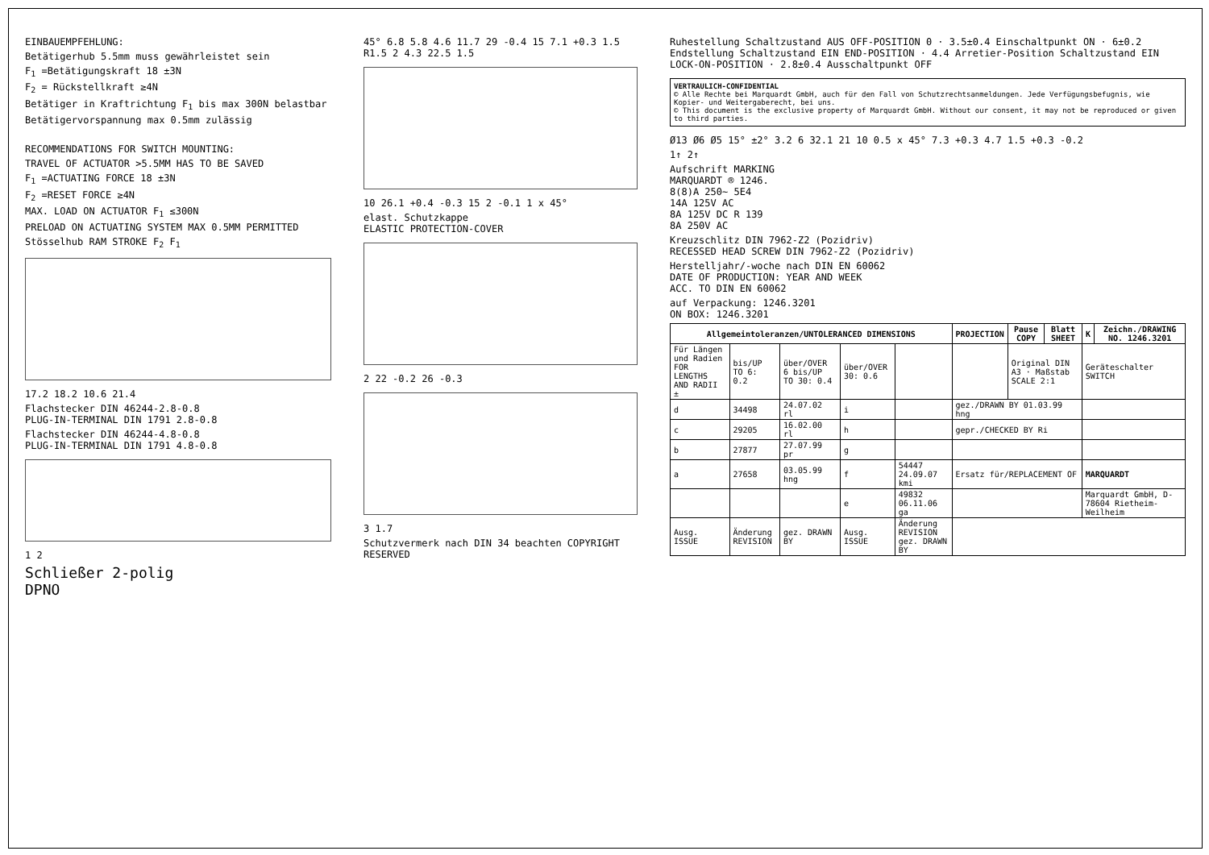EINBAUEMPFEHLUNG:
Betätigerhub 5.5mm muss gewährleistet sein
F<sub>1</sub> =Betätigungskraft 18 ±3N
F<sub>2</sub> = Rückstellkraft ≥4N
Betätiger in Kraftrichtung F<sub>1</sub> bis max 300N belastbar
Betätigervorspannung max 0.5mm zulässig
RECOMMENDATIONS FOR SWITCH MOUNTING:
TRAVEL OF ACTUATOR >5.5MM HAS TO BE SAVED
F<sub>1</sub> =ACTUATING FORCE 18 ±3N
F<sub>2</sub> =RESET FORCE ≥4N
MAX. LOAD ON ACTUATOR F<sub>1</sub> ≤300N
PRELOAD ON ACTUATING SYSTEM MAX 0.5MM PERMITTED
Stösselhub RAM STROKE F<sub>2</sub> F<sub>1</sub>
17.2 18.2 10.6 21.4
Flachstecker DIN 46244-2.8-0.8
PLUG-IN-TERMINAL DIN 1791 2.8-0.8
Flachstecker DIN 46244-4.8-0.8
PLUG-IN-TERMINAL DIN 1791 4.8-0.8
1 2
Schließer 2-polig
DPNO
45° 6.8 5.8 4.6 11.7 29 -0.4 15 7.1 +0.3 1.5 R1.5 2 4.3 22.5 1.5
10 26.1 +0.4 -0.3 15 2 -0.1 1 x 45°
elast. Schutzkappe
ELASTIC PROTECTION-COVER
2 22 -0.2 26 -0.3
3 1.7
Schutzvermerk nach DIN 34 beachten COPYRIGHT RESERVED
Ruhestellung Schaltzustand AUS OFF-POSITION 0 · 3.5±0.4 Einschaltpunkt ON · 6±0.2 Endstellung Schaltzustand EIN END-POSITION · 4.4 Arretier-Position Schaltzustand EIN LOCK-ON-POSITION · 2.8±0.4 Ausschaltpunkt OFF
VERTRAULICH-CONFIDENTIAL
© Alle Rechte bei Marquardt GmbH, auch für den Fall von Schutzrechtsanmeldungen. Jede Verfügungsbefugnis, wie Kopier- und Weitergaberecht, bei uns.
© This document is the exclusive property of Marquardt GmbH. Without our consent, it may not be reproduced or given to third parties.
Ø13 Ø6 Ø5 15° ±2° 3.2 6 32.1 21 10 0.5 x 45° 7.3 +0.3 4.7 1.5 +0.3 -0.2
1↑ 2↑
Aufschrift MARKING
MARQUARDT ® 1246.
8(8)A 250~ 5E4
14A 125V AC
8A 125V DC R 139
8A 250V AC
Kreuzschlitz DIN 7962-Z2 (Pozidriv)
RECESSED HEAD SCREW DIN 7962-Z2 (Pozidriv)
Herstelljahr/-woche nach DIN EN 60062
DATE OF PRODUCTION: YEAR AND WEEK
ACC. TO DIN EN 60062
auf Verpackung: 1246.3201
ON BOX: 1246.3201
| Allgemeintoleranzen/UNTOLERANCED DIMENSIONS | | | | | PROJECTION | Pause COPY | Blatt SHEET | K | Zeichn./DRAWING NO. 1246.3201 |
| --- | --- | --- | --- | --- | --- | --- | --- | --- | --- |
| Für Längen und Radien FOR LENGTHS AND RADII ± | bis/UP TO 6: 0.2 | über/OVER 6 bis/UP TO 30: 0.4 | über/OVER 30: 0.6 | | | Original DIN A3 · Maßstab SCALE 2:1 | | Geräteschalter SWITCH | |
| d | 34498 | 24.07.02 rl | i | | gez./DRAWN BY 01.03.99 hng | | | | |
| c | 29205 | 16.02.00 rl | h | | gepr./CHECKED BY Ri | | | | |
| b | 27877 | 27.07.99 pr | g | | | | | | |
| a | 27658 | 03.05.99 hng | f | 54447 24.09.07 kmi | Ersatz für/REPLACEMENT OF | | | MARQUARDT | |
| | | | e | 49832 06.11.06 ga | | | | Marquardt GmbH, D-78604 Rietheim-Weilheim | |
| Ausg. ISSUE | Änderung REVISION | gez. DRAWN BY | Ausg. ISSUE | Änderung REVISION gez. DRAWN BY | | | | | |